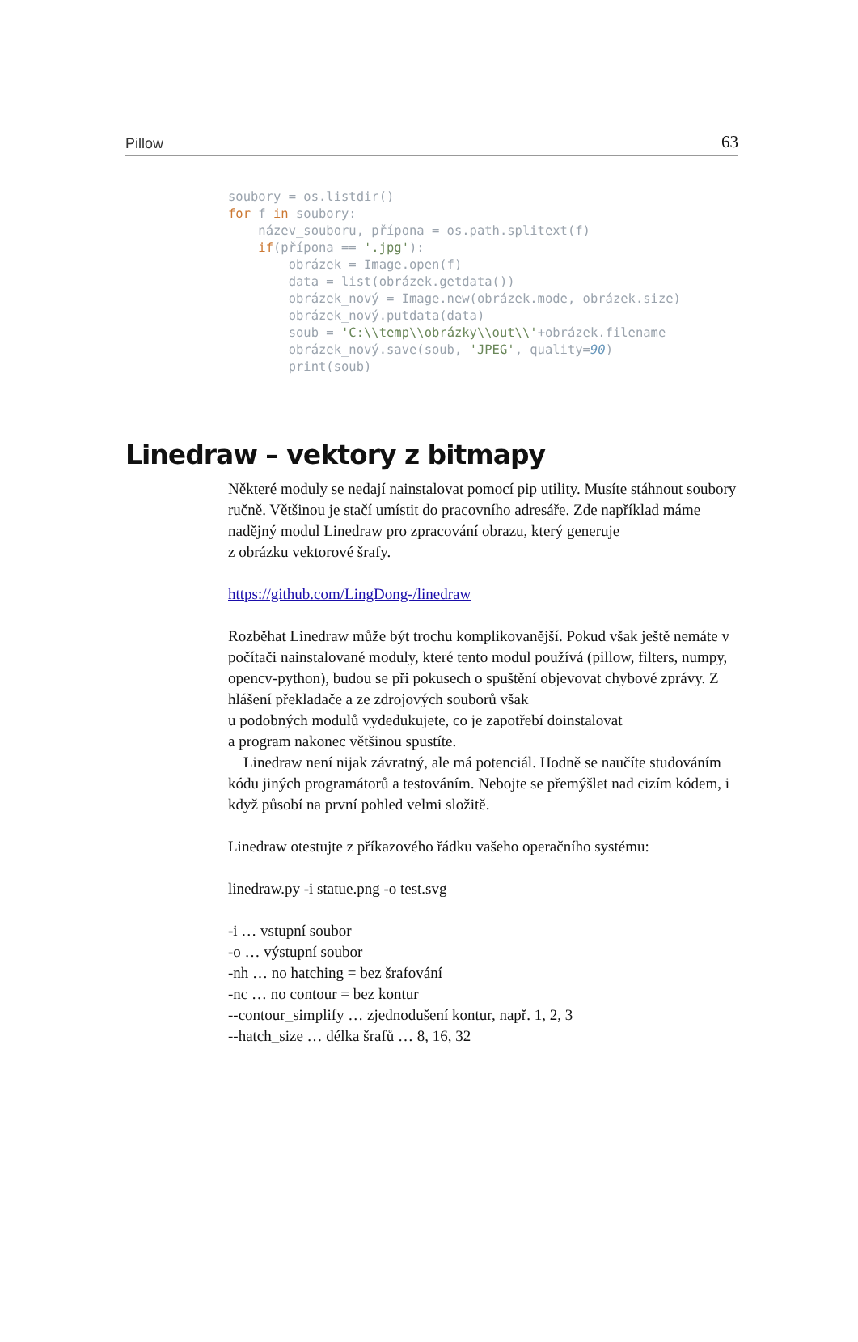Pillow 63
soubory = os.listdir()
for f in soubory:
    název_souboru, přípona = os.path.splitext(f)
    if(přípona == '.jpg'):
        obrázek = Image.open(f)
        data = list(obrázek.getdata())
        obrázek_nový = Image.new(obrázek.mode, obrázek.size)
        obrázek_nový.putdata(data)
        soub = 'C:\\temp\\obrázky\\out\\'+obrázek.filename
        obrázek_nový.save(soub, 'JPEG', quality=90)
        print(soub)
Linedraw – vektory z bitmapy
Některé moduly se nedají nainstalovat pomocí pip utility. Musíte stáhnout soubory ručně. Většinou je stačí umístit do pracovního adresáře. Zde například máme nadějný modul Linedraw pro zpracování obrazu, který generuje
z obrázku vektorové šrafy.
https://github.com/LingDong-/linedraw
Rozběhat Linedraw může být trochu komplikovanější. Pokud však ještě nemáte v počítači nainstalované moduly, které tento modul používá (pillow, filters, numpy, opencv-python), budou se při pokusech o spuštění objevovat chybové zprávy. Z hlášení překladače a ze zdrojových souborů však
u podobných modulů vydedukujete, co je zapotřebí doinstalovat
a program nakonec většinou spustíte.
Linedraw není nijak závratný, ale má potenciál. Hodně se naučíte studováním kódu jiných programátorů a testováním. Nebojte se přemýšlet nad cizím kódem, i když působí na první pohled velmi složitě.
Linedraw otestujte z příkazového řádku vašeho operačního systému:
linedraw.py -i statue.png -o test.svg
-i … vstupní soubor
-o … výstupní soubor
-nh … no hatching = bez šrafování
-nc … no contour = bez kontur
--contour_simplify … zjednodušení kontur, např. 1, 2, 3
--hatch_size … délka šrafů … 8, 16, 32